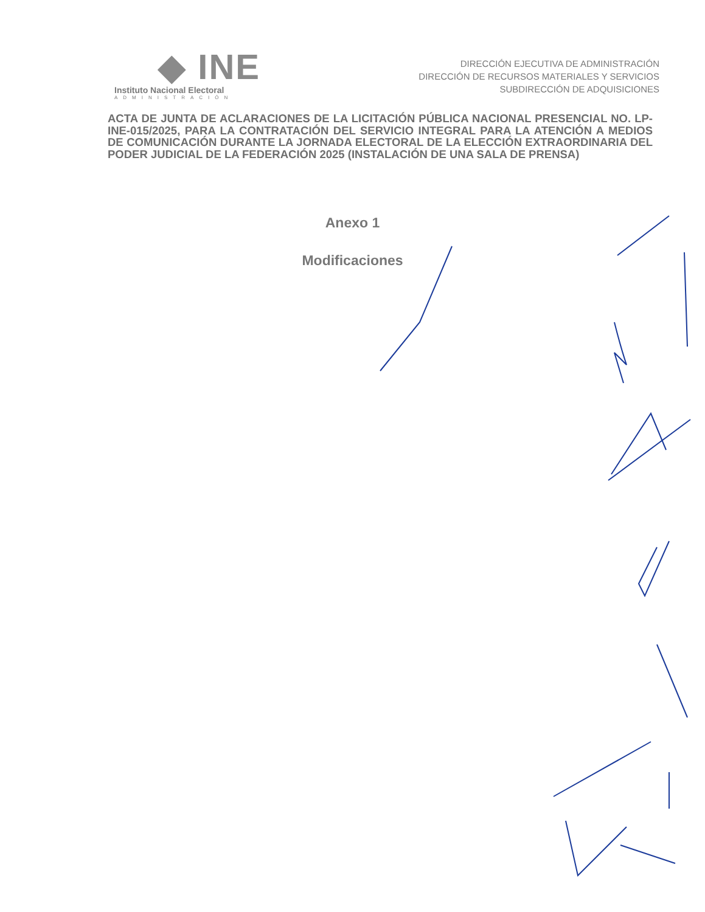◆ INE
Instituto Nacional Electoral
ADMINISTRACIÓN
DIRECCIÓN EJECUTIVA DE ADMINISTRACIÓN
DIRECCIÓN DE RECURSOS MATERIALES Y SERVICIOS
SUBDIRECCIÓN DE ADQUISICIONES
ACTA DE JUNTA DE ACLARACIONES DE LA LICITACIÓN PÚBLICA NACIONAL PRESENCIAL NO. LP-INE-015/2025, PARA LA CONTRATACIÓN DEL SERVICIO INTEGRAL PARA LA ATENCIÓN A MEDIOS DE COMUNICACIÓN DURANTE LA JORNADA ELECTORAL DE LA ELECCIÓN EXTRAORDINARIA DEL PODER JUDICIAL DE LA FEDERACIÓN 2025 (INSTALACIÓN DE UNA SALA DE PRENSA)
Anexo 1
Modificaciones